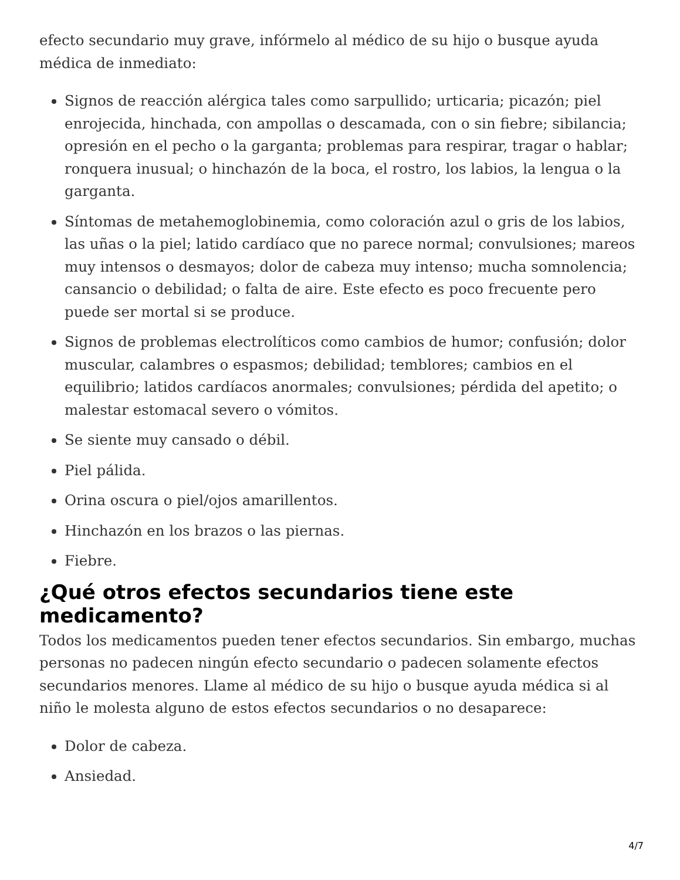efecto secundario muy grave, infórmelo al médico de su hijo o busque ayuda médica de inmediato:
Signos de reacción alérgica tales como sarpullido; urticaria; picazón; piel enrojecida, hinchada, con ampollas o descamada, con o sin fiebre; sibilancia; opresión en el pecho o la garganta; problemas para respirar, tragar o hablar; ronquera inusual; o hinchazón de la boca, el rostro, los labios, la lengua o la garganta.
Síntomas de metahemoglobinemia, como coloración azul o gris de los labios, las uñas o la piel; latido cardíaco que no parece normal; convulsiones; mareos muy intensos o desmayos; dolor de cabeza muy intenso; mucha somnolencia; cansancio o debilidad; o falta de aire. Este efecto es poco frecuente pero puede ser mortal si se produce.
Signos de problemas electrolíticos como cambios de humor; confusión; dolor muscular, calambres o espasmos; debilidad; temblores; cambios en el equilibrio; latidos cardíacos anormales; convulsiones; pérdida del apetito; o malestar estomacal severo o vómitos.
Se siente muy cansado o débil.
Piel pálida.
Orina oscura o piel/ojos amarillentos.
Hinchazón en los brazos o las piernas.
Fiebre.
¿Qué otros efectos secundarios tiene este medicamento?
Todos los medicamentos pueden tener efectos secundarios. Sin embargo, muchas personas no padecen ningún efecto secundario o padecen solamente efectos secundarios menores. Llame al médico de su hijo o busque ayuda médica si al niño le molesta alguno de estos efectos secundarios o no desaparece:
Dolor de cabeza.
Ansiedad.
4/7